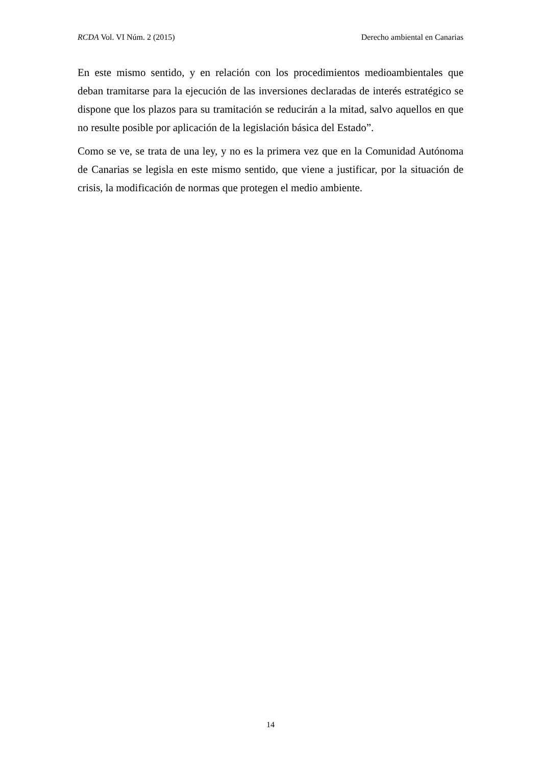RCDA Vol. VI Núm. 2 (2015) Derecho ambiental en Canarias
En este mismo sentido, y en relación con los procedimientos medioambientales que deban tramitarse para la ejecución de las inversiones declaradas de interés estratégico se dispone que los plazos para su tramitación se reducirán a la mitad, salvo aquellos en que no resulte posible por aplicación de la legislación básica del Estado”.
Como se ve, se trata de una ley, y no es la primera vez que en la Comunidad Autónoma de Canarias se legisla en este mismo sentido, que viene a justificar, por la situación de crisis, la modificación de normas que protegen el medio ambiente.
14